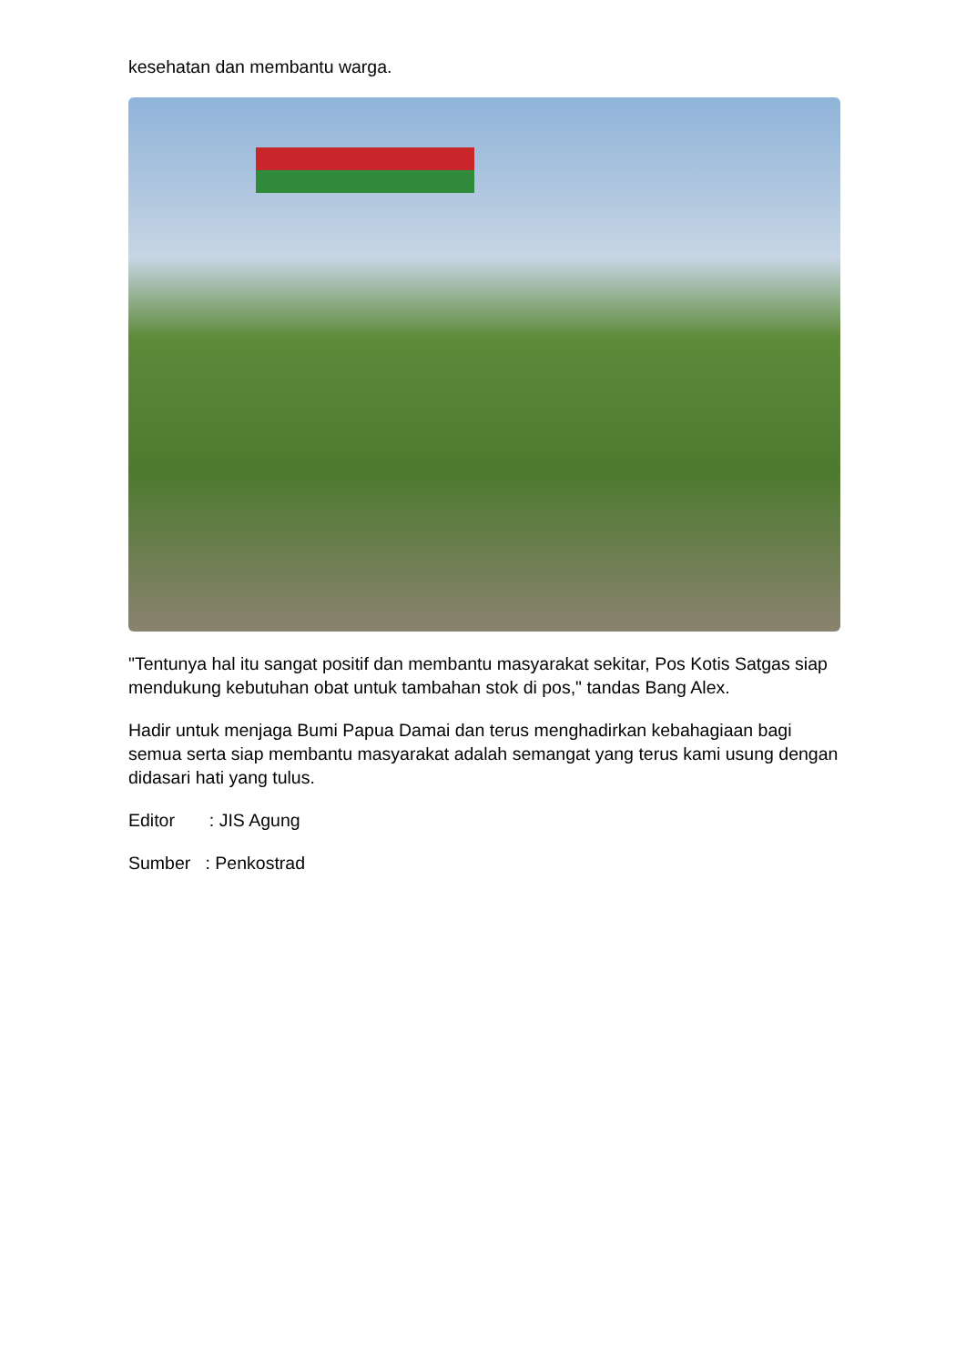kesehatan dan membantu warga.
"Tentunya hal itu sangat positif dan membantu masyarakat sekitar, Pos Kotis Satgas siap mendukung kebutuhan obat untuk tambahan stok di pos," tandas Bang Alex.
Hadir untuk menjaga Bumi Papua Damai dan terus menghadirkan kebahagiaan bagi semua serta siap membantu masyarakat adalah semangat yang terus kami usung dengan didasari hati yang tulus.
Editor : JIS Agung
Sumber : Penkostrad